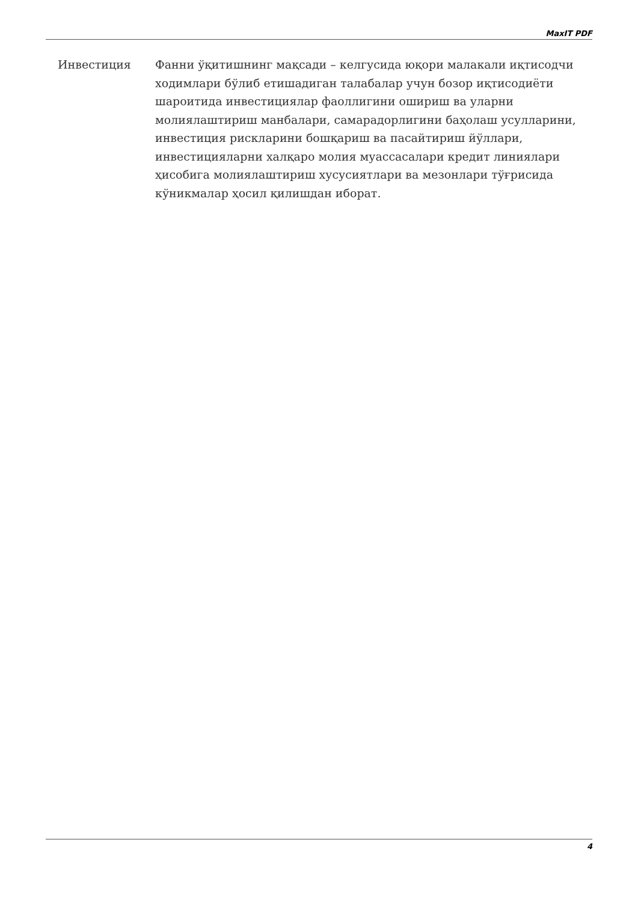MaxIT PDF
Инвестиция Фанни ўқитишнинг мақсади – келгусида юқори малакали иқтисодчи ходимлари бўлиб етишадиган талабалар учун бозор иқтисодиёти шароитида инвестициялар фаоллигини ошириш ва уларни молиялаштириш манбалари, самарадорлигини баҳолаш усулларини, инвестиция рискларини бошқариш ва пасайтириш йўллари, инвестицияларни халқаро молия муассасалари кредит линиялари ҳисобига молиялаштириш хусусиятлари ва мезонлари тўғрисида кўникмалар ҳосил қилишдан иборат.
4